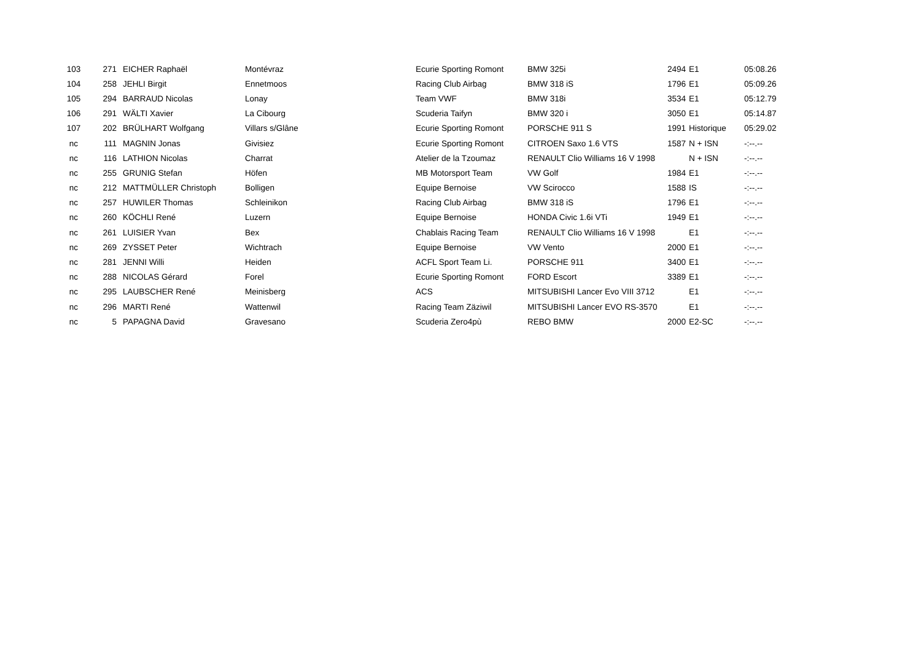| 103 | 271 | EICHER Raphaël | Montévraz | Ecurie Sporting Romont | BMW 325i | 2494 | E1 | 05:08.26 |
| 104 | 258 | JEHLI Birgit | Ennetmoos | Racing Club Airbag | BMW 318 iS | 1796 | E1 | 05:09.26 |
| 105 | 294 | BARRAUD Nicolas | Lonay | Team VWF | BMW 318i | 3534 | E1 | 05:12.79 |
| 106 | 291 | WÄLTI Xavier | La Cibourg | Scuderia Taifyn | BMW 320 i | 3050 | E1 | 05:14.87 |
| 107 | 202 | BRÜLHART Wolfgang | Villars s/Glâne | Ecurie Sporting Romont | PORSCHE 911 S | 1991 | Historique | 05:29.02 |
| nc | 111 | MAGNIN Jonas | Givisiez | Ecurie Sporting Romont | CITROEN Saxo 1.6 VTS | 1587 | N + ISN | -:--.-- |
| nc | 116 | LATHION Nicolas | Charrat | Atelier de la Tzoumaz | RENAULT Clio Williams 16 V 1998 | | N + ISN | -:--.-- |
| nc | 255 | GRUNIG Stefan | Höfen | MB Motorsport Team | VW Golf | 1984 | E1 | -:--.-- |
| nc | 212 | MATTMÜLLER Christoph | Bolligen | Equipe Bernoise | VW Scirocco | 1588 | IS | -:--.-- |
| nc | 257 | HUWILER Thomas | Schleinikon | Racing Club Airbag | BMW 318 iS | 1796 | E1 | -:--.-- |
| nc | 260 | KÖCHLI René | Luzern | Equipe Bernoise | HONDA Civic 1.6i VTi | 1949 | E1 | -:--.-- |
| nc | 261 | LUISIER Yvan | Bex | Chablais Racing Team | RENAULT Clio Williams 16 V 1998 | | E1 | -:--.-- |
| nc | 269 | ZYSSET Peter | Wichtrach | Equipe Bernoise | VW Vento | 2000 | E1 | -:--.-- |
| nc | 281 | JENNI Willi | Heiden | ACFL Sport Team Li. | PORSCHE 911 | 3400 | E1 | -:--.-- |
| nc | 288 | NICOLAS Gérard | Forel | Ecurie Sporting Romont | FORD Escort | 3389 | E1 | -:--.-- |
| nc | 295 | LAUBSCHER René | Meinisberg | ACS | MITSUBISHI Lancer Evo VIII 3712 | | E1 | -:--.-- |
| nc | 296 | MARTI René | Wattenwil | Racing Team Zäziwil | MITSUBISHI Lancer EVO RS-3570 | | E1 | -:--.-- |
| nc | 5 | PAPAGNA David | Gravesano | Scuderia Zero4pù | REBO BMW | 2000 | E2-SC | -:--.-- |